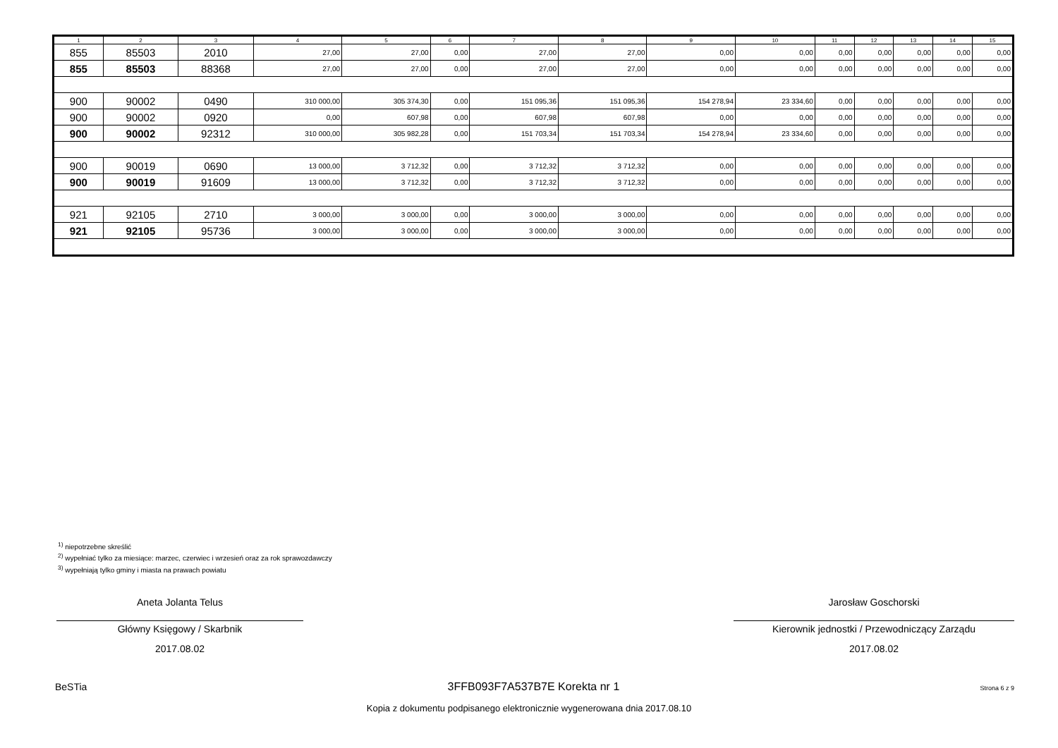| 1 | 2 | 3 | 4 | 5 | 6 | 7 | 8 | 9 | 10 | 11 | 12 | 13 | 14 | 15 |
| --- | --- | --- | --- | --- | --- | --- | --- | --- | --- | --- | --- | --- | --- | --- |
| 855 | 85503 | 2010 | 27,00 | 27,00 | 0,00 | 27,00 | 27,00 | 0,00 | 0,00 | 0,00 | 0,00 | 0,00 | 0,00 | 0,00 |
| 855 | 85503 | 88368 | 27,00 | 27,00 | 0,00 | 27,00 | 27,00 | 0,00 | 0,00 | 0,00 | 0,00 | 0,00 | 0,00 | 0,00 |
| 900 | 90002 | 0490 | 310 000,00 | 305 374,30 | 0,00 | 151 095,36 | 151 095,36 | 154 278,94 | 23 334,60 | 0,00 | 0,00 | 0,00 | 0,00 | 0,00 |
| 900 | 90002 | 0920 | 0,00 | 607,98 | 0,00 | 607,98 | 607,98 | 0,00 | 0,00 | 0,00 | 0,00 | 0,00 | 0,00 | 0,00 |
| 900 | 90002 | 92312 | 310 000,00 | 305 982,28 | 0,00 | 151 703,34 | 151 703,34 | 154 278,94 | 23 334,60 | 0,00 | 0,00 | 0,00 | 0,00 | 0,00 |
| 900 | 90019 | 0690 | 13 000,00 | 3 712,32 | 0,00 | 3 712,32 | 3 712,32 | 0,00 | 0,00 | 0,00 | 0,00 | 0,00 | 0,00 | 0,00 |
| 900 | 90019 | 91609 | 13 000,00 | 3 712,32 | 0,00 | 3 712,32 | 3 712,32 | 0,00 | 0,00 | 0,00 | 0,00 | 0,00 | 0,00 | 0,00 |
| 921 | 92105 | 2710 | 3 000,00 | 3 000,00 | 0,00 | 3 000,00 | 3 000,00 | 0,00 | 0,00 | 0,00 | 0,00 | 0,00 | 0,00 | 0,00 |
| 921 | 92105 | 95736 | 3 000,00 | 3 000,00 | 0,00 | 3 000,00 | 3 000,00 | 0,00 | 0,00 | 0,00 | 0,00 | 0,00 | 0,00 | 0,00 |
<sup>1)</sup> niepotrzebne skreślić
<sup>2)</sup> wypełniać tylko za miesiące: marzec, czerwiec i wrzesień oraz za rok sprawozdawczy
<sup>3)</sup> wypełniają tylko gminy i miasta na prawach powiatu
Aneta Jolanta Telus
Główny Księgowy / Skarbnik
2017.08.02
Jarosław Goschorski
Kierownik jednostki / Przewodniczący Zarządu
2017.08.02
BeSTia 3FFB093F7A537B7E Korekta nr 1 Strona 6 z 9
Kopia z dokumentu podpisanego elektronicznie wygenerowana dnia 2017.08.10